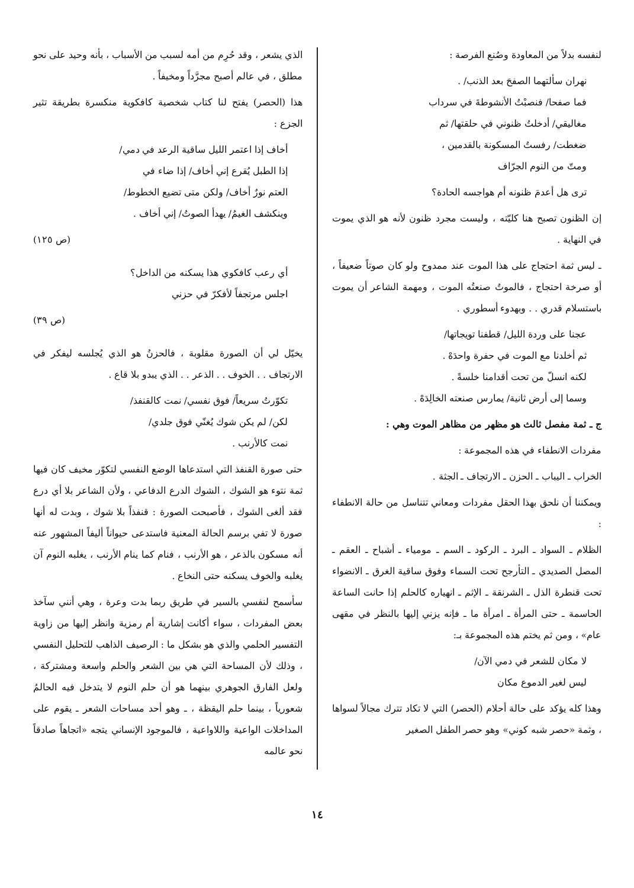لنفسه بدلاً من المعاودة وصُنع الفرصة :
نهران سألتهما الصفحَ بعد الذنب/ .
فما صفحا/ فنصبْتُ الأنشوطةَ في سرداب
مغاليقي/ أدخلتُ ظنوني في حلقتها/ ثم
ضغطت/ رفستُ المسكونة بالقدمين ،
ومتّ من النوم الجرّاف
ترى هل أعدمَ ظنونه أم هواجسه الحادة؟
إن الظنون تصبح هنا كليّته ، وليست مجرد ظنون لأنه هو الذي يموت في النهاية .
ـ ليس ثمة احتجاج على هذا الموت عند ممدوح ولو كان صوتاً ضعيفاً ، أو صرخة احتجاج ، فالموتُ صنعتُه الموت ، ومهمة الشاعر أن يموت باستسلام قدري . . وبهدوء أسطوري .
عجنا على وردة الليل/ قطفنا تويجاتها/
ثم أخلدنا مع الموت في حفرة واحدَهْ .
لكنه انسلّ من تحت أقدامنا خلسةً .
وسما إلى أرض ثانية/ يمارس صنعته الخالِدَهْ .
ج ـ ثمة مفصل ثالث هو مظهر من مظاهر الموت وهي :
مفردات الانطفاء في هذه المجموعة :
الخراب ـ اليباب ـ الحزن ـ الارتجاف ـ الجثة .
ويمكننا أن نلحق بهذا الحقل مفردات ومعاني تتناسل من حالة الانطفاء :
الظلام ـ السواد ـ البرد ـ الركود ـ السم ـ مومياء ـ أشباح ـ العقم ـ المصل الصديدي ـ التأرجح تحت السماء وفوق ساقية الغرق ـ الانضواء تحت قنطرة الذل ـ الشرنقة ـ الإثم ـ انهياره كالحلم إذا حانت الساعة الحاسمة ـ حتى المرأة ـ امرأة ما ـ فإنه يزني إليها بالنظر في مقهى عام» ، ومن ثم يختم هذه المجموعة بـ:
لا مكان للشعر في دمي الآن/
ليس لغير الدموع مكان
وهذا كله يؤكد على حالة أحلام (الحصر) التي لا تكاد تترك مجالاً لسواها ، وثمة «حصر شبه كوني» وهو حصر الطفل الصغير
الذي يشعر ، وقد حُرِم من أمه لسبب من الأسباب ، بأنه وحيد على نحو مطلق ، في عالم أصبح مجرَّداً ومخيفاً .
هذا (الحصر) يفتح لنا كتاب شخصية كافكوية منكسرة بطريقة تثير الجزع :
أخاف إذا اعتمر الليل ساقية الرعد في دمي/
إذا الطبل يُقرع إني أخاف/ إذا ضاء في
العتم نورٌ أخاف/ ولكن متى تضيع الخطوط/
وينكشف الغيمُ/ يهدأ الصوتُ/ إني أخاف .
(ص ١٢٥)
أي رعب كافكوي هذا يسكنه من الداخل؟
اجلس مرتجفاً لأفكرّ في حزني
(ص ٣٩)
يخيّل لي أن الصورة مقلوبة ، فالحزنُ هو الذي يُجلسه ليفكر في الارتجاف . . الخوف . . الذعر . . الذي يبدو بلا قاع .
تكوّرتُ سريعاً/ فوق نفسي/ نمت كالقنفذ/
لكن/ لم يكن شوك يُغنّي فوق جلدي/
نمت كالأرنب .
حتى صورة القنفذ التي استدعاها الوضع النفسي لتكوّر مخيف كان فيها ثمة نتوء هو الشوك ، الشوك الدرع الدفاعي ، ولأن الشاعر بلا أي درع فقد ألغى الشوك ، فأصبحت الصورة : قنفذاً بلا شوك ، وبدت له أنها صورة لا تفي برسم الحالة المعنية فاستدعى حيواناً أليفاً المشهور عنه أنه مسكون بالذعر ، هو الأرنب ، فنام كما ينام الأرنب ، يغلبه النوم آن يغلبه والخوف يسكنه حتى النخاع .
سأسمح لنفسي بالسير في طريق ربما بدت وعرة ، وهي أنني سآخذ بعض المفردات ، سواء أكانت إشارية أم رمزية وانظر إليها من زاوية التفسير الحلمي والذي هو بشكل ما : الرصيف الذاهب للتحليل النفسي ، وذلك لأن المساحة التي هي بين الشعر والحلم واسعة ومشتركة ، ولعل الفارق الجوهري بينهما هو أن حلم النوم لا يتدخل فيه الحالمُ شعورياً ، بينما حلم اليقظة ، ـ وهو أحد مساحات الشعر ـ يقوم على المداخلات الواعية واللاواعية ، فالموجود الإنساني يتجه «اتجاهاً صادقاً نحو عالمه
١٤